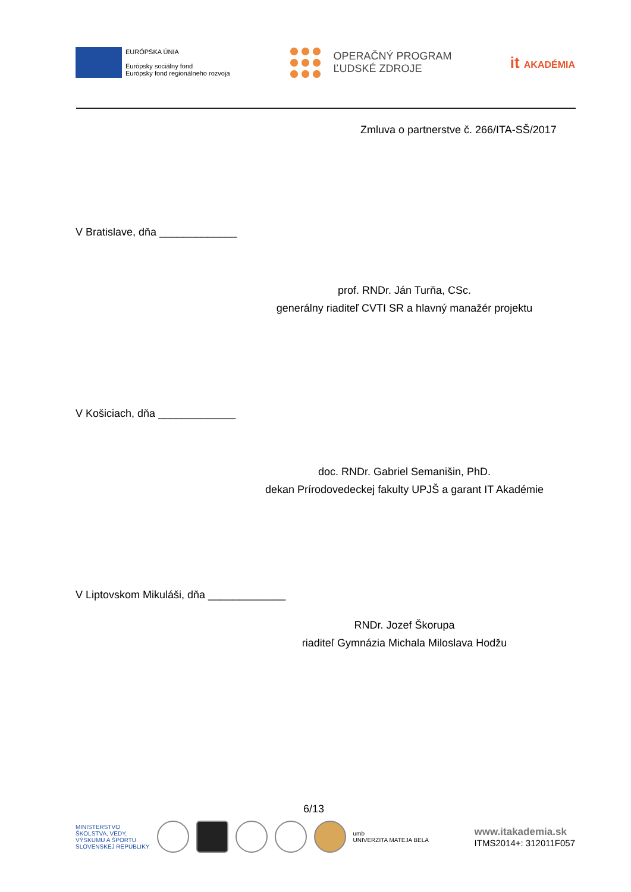EURÓPSKA ÚNIA
Európsky sociálny fond
Európsky fond regionálneho rozvoja
OPERAČNÝ PROGRAM
ĽUDSKÉ ZDROJE
it AKADÉMIA
Zmluva o partnerstve č. 266/ITA-SŠ/2017
V Bratislave, dňa _____________
prof. RNDr. Ján Turňa, CSc.
generálny riaditeľ CVTI SR a hlavný manažér projektu
V Košiciach, dňa _____________
doc. RNDr. Gabriel Semanišin, PhD.
dekan Prírodovedeckej fakulty UPJŠ a garant IT Akadémie
V Liptovskom Mikuláši, dňa _____________
RNDr. Jozef Škorupa
riaditeľ Gymnázia Michala Miloslava Hodžu
6/13
MINISTERSTVO
ŠKOLSTVA, VEDY,
VÝSKUMU A ŠPORTU
SLOVENSKEJ REPUBLIKY
umb
UNIVERZITA MATEJA BELA
www.itakademia.sk
ITMS2014+: 312011F057